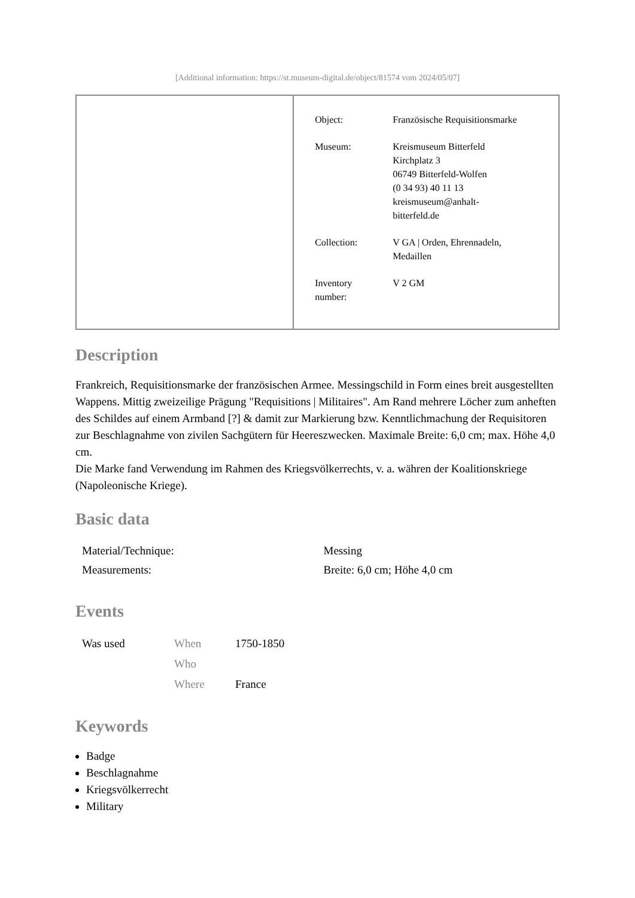[Additional information: https://st.museum-digital.de/object/81574 vom 2024/05/07]
| | / Object: / Französische Requisitionsmarke / / Museum: / Kreismuseum Bitterfeld Kirchplatz 3 06749 Bitterfeld-Wolfen (0 34 93) 40 11 13 kreismuseum@anhalt- bitterfeld.de / / Collection: / V GA / Orden, Ehrennadeln, Medaillen / / Inventory number: / V 2 GM / |
Description
Frankreich, Requisitionsmarke der französischen Armee. Messingschild in Form eines breit ausgestellten Wappens. Mittig zweizeilige Prägung "Requisitions | Militaires". Am Rand mehrere Löcher zum anheften des Schildes auf einem Armband [?] & damit zur Markierung bzw. Kenntlichmachung der Requisitoren zur Beschlagnahme von zivilen Sachgütern für Heereszwecken. Maximale Breite: 6,0 cm; max. Höhe 4,0 cm.
Die Marke fand Verwendung im Rahmen des Kriegsvölkerrechts, v. a. währen der Koalitionskriege (Napoleonische Kriege).
Basic data
| Material/Technique: | Messing |
| Measurements: | Breite: 6,0 cm; Höhe 4,0 cm |
Events
| Was used | When | 1750-1850 |
| | Who | |
| | Where | France |
Keywords
Badge
Beschlagnahme
Kriegsvölkerrecht
Military